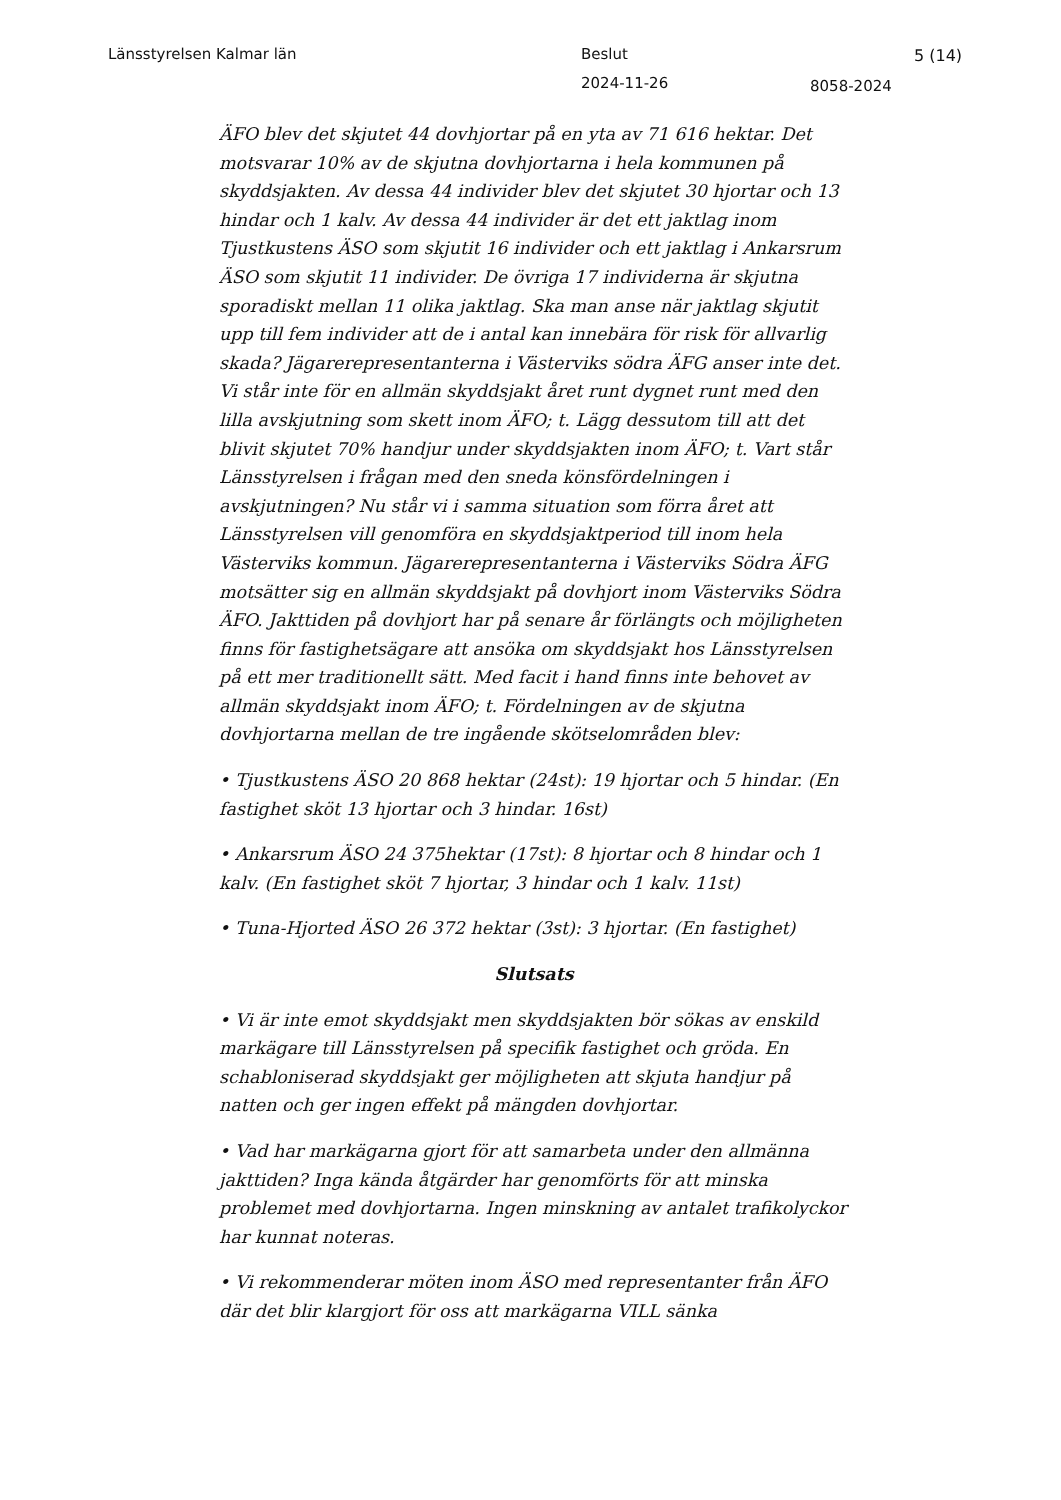Länsstyrelsen Kalmar län Beslut 5 (14)
2024-11-26 8058-2024
ÄFO blev det skjutet 44 dovhjortar på en yta av 71 616 hektar. Det motsvarar 10% av de skjutna dovhjortarna i hela kommunen på skyddsjakten. Av dessa 44 individer blev det skjutet 30 hjortar och 13 hindar och 1 kalv. Av dessa 44 individer är det ett jaktlag inom Tjustkustens ÄSO som skjutit 16 individer och ett jaktlag i Ankarsrum ÄSO som skjutit 11 individer. De övriga 17 individerna är skjutna sporadiskt mellan 11 olika jaktlag. Ska man anse när jaktlag skjutit upp till fem individer att de i antal kan innebära för risk för allvarlig skada? Jägarerepresentanterna i Västerviks södra ÄFG anser inte det. Vi står inte för en allmän skyddsjakt året runt dygnet runt med den lilla avskjutning som skett inom ÄFO; t. Lägg dessutom till att det blivit skjutet 70% handjur under skyddsjakten inom ÄFO; t. Vart står Länsstyrelsen i frågan med den sneda könsfördelningen i avskjutningen? Nu står vi i samma situation som förra året att Länsstyrelsen vill genomföra en skyddsjaktperiod till inom hela Västerviks kommun. Jägarerepresentanterna i Västerviks Södra ÄFG motsätter sig en allmän skyddsjakt på dovhjort inom Västerviks Södra ÄFO. Jakttiden på dovhjort har på senare år förlängts och möjligheten finns för fastighetsägare att ansöka om skyddsjakt hos Länsstyrelsen på ett mer traditionellt sätt. Med facit i hand finns inte behovet av allmän skyddsjakt inom ÄFO; t. Fördelningen av de skjutna dovhjortarna mellan de tre ingående skötselområden blev:
• Tjustkustens ÄSO 20 868 hektar (24st): 19 hjortar och 5 hindar. (En fastighet sköt 13 hjortar och 3 hindar. 16st)
• Ankarsrum ÄSO 24 375hektar (17st): 8 hjortar och 8 hindar och 1 kalv. (En fastighet sköt 7 hjortar, 3 hindar och 1 kalv. 11st)
• Tuna-Hjorted ÄSO 26 372 hektar (3st): 3 hjortar. (En fastighet)
Slutsats
• Vi är inte emot skyddsjakt men skyddsjakten bör sökas av enskild markägare till Länsstyrelsen på specifik fastighet och gröda. En schabloniserad skyddsjakt ger möjligheten att skjuta handjur på natten och ger ingen effekt på mängden dovhjortar.
• Vad har markägarna gjort för att samarbeta under den allmänna jakttiden? Inga kända åtgärder har genomförts för att minska problemet med dovhjortarna. Ingen minskning av antalet trafikolyckor har kunnat noteras.
• Vi rekommenderar möten inom ÄSO med representanter från ÄFO där det blir klargjort för oss att markägarna VILL sänka